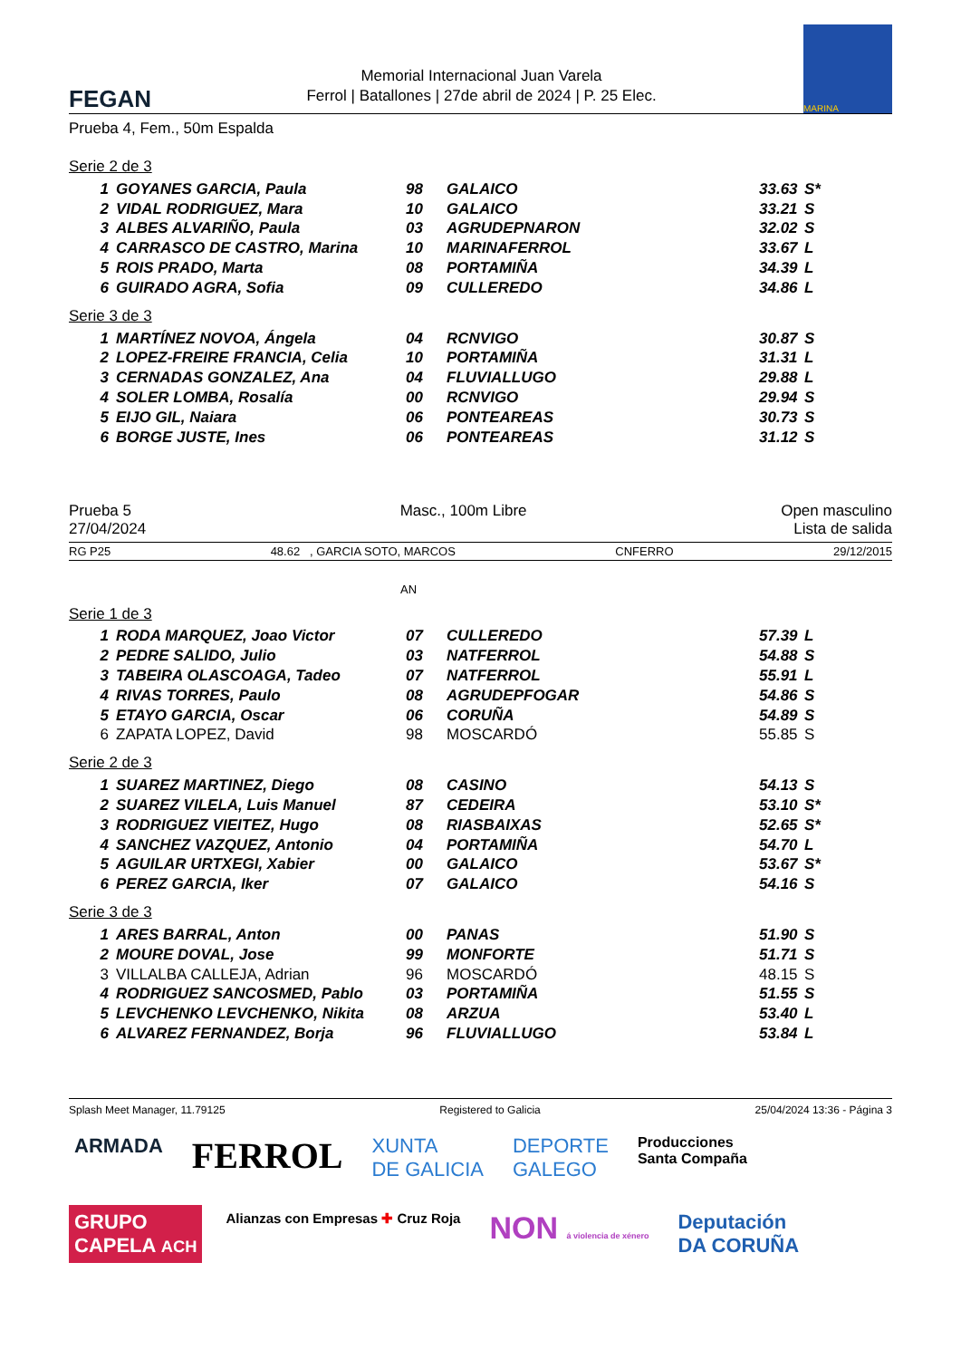FEGAN
Memorial Internacional Juan Varela
Ferrol | Batallones | 27de abril de 2024 | P. 25 Elec.
MARINA
Prueba 4, Fem., 50m Espalda
Serie 2 de 3
| 1 | GOYANES GARCIA, Paula | 98 | GALAICO | 33.63 | S* |
| 2 | VIDAL RODRIGUEZ, Mara | 10 | GALAICO | 33.21 | S |
| 3 | ALBES ALVARIÑO, Paula | 03 | AGRUDEPNARON | 32.02 | S |
| 4 | CARRASCO DE CASTRO, Marina | 10 | MARINAFERROL | 33.67 | L |
| 5 | ROIS PRADO, Marta | 08 | PORTAMIÑA | 34.39 | L |
| 6 | GUIRADO AGRA, Sofia | 09 | CULLEREDO | 34.86 | L |
Serie 3 de 3
| 1 | MARTÍNEZ NOVOA, Ángela | 04 | RCNVIGO | 30.87 | S |
| 2 | LOPEZ-FREIRE FRANCIA, Celia | 10 | PORTAMIÑA | 31.31 | L |
| 3 | CERNADAS GONZALEZ, Ana | 04 | FLUVIALLUGO | 29.88 | L |
| 4 | SOLER LOMBA, Rosalía | 00 | RCNVIGO | 29.94 | S |
| 5 | EIJO GIL, Naiara | 06 | PONTEAREAS | 30.73 | S |
| 6 | BORGE JUSTE, Ines | 06 | PONTEAREAS | 31.12 | S |
Prueba 5
27/04/2024
Masc., 100m Libre Open masculino
Lista de salida
RG P25 48.62 , GARCIA SOTO, MARCOS CNFERRO 29/12/2015
AN
Serie 1 de 3
| 1 | RODA MARQUEZ, Joao Victor | 07 | CULLEREDO | 57.39 | L |
| 2 | PEDRE SALIDO, Julio | 03 | NATFERROL | 54.88 | S |
| 3 | TABEIRA OLASCOAGA, Tadeo | 07 | NATFERROL | 55.91 | L |
| 4 | RIVAS TORRES, Paulo | 08 | AGRUDEPFOGAR | 54.86 | S |
| 5 | ETAYO GARCIA, Oscar | 06 | CORUÑA | 54.89 | S |
| 6 | ZAPATA LOPEZ, David | 98 | MOSCARDÓ | 55.85 | S |
Serie 2 de 3
| 1 | SUAREZ MARTINEZ, Diego | 08 | CASINO | 54.13 | S |
| 2 | SUAREZ VILELA, Luis Manuel | 87 | CEDEIRA | 53.10 | S* |
| 3 | RODRIGUEZ VIEITEZ, Hugo | 08 | RIASBAIXAS | 52.65 | S* |
| 4 | SANCHEZ VAZQUEZ, Antonio | 04 | PORTAMIÑA | 54.70 | L |
| 5 | AGUILAR URTXEGI, Xabier | 00 | GALAICO | 53.67 | S* |
| 6 | PEREZ GARCIA, Iker | 07 | GALAICO | 54.16 | S |
Serie 3 de 3
| 1 | ARES BARRAL, Anton | 00 | PANAS | 51.90 | S |
| 2 | MOURE DOVAL, Jose | 99 | MONFORTE | 51.71 | S |
| 3 | VILLALBA CALLEJA, Adrian | 96 | MOSCARDÓ | 48.15 | S |
| 4 | RODRIGUEZ SANCOSMED, Pablo | 03 | PORTAMIÑA | 51.55 | S |
| 5 | LEVCHENKO LEVCHENKO, Nikita | 08 | ARZUA | 53.40 | L |
| 6 | ALVAREZ FERNANDEZ, Borja | 96 | FLUVIALLUGO | 53.84 | L |
Splash Meet Manager, 11.79125 Registered to Galicia 25/04/2024 13:36 - Página 3
ARMADA
FERROL
XUNTA
DE GALICIA
DEPORTE
GALEGO
Producciones
Santa Compaña
GRUPO
CAPELA ACH
Alianzas con Empresas ✚ Cruz Roja
NON á violencia de xénero
Deputación
DA CORUÑA